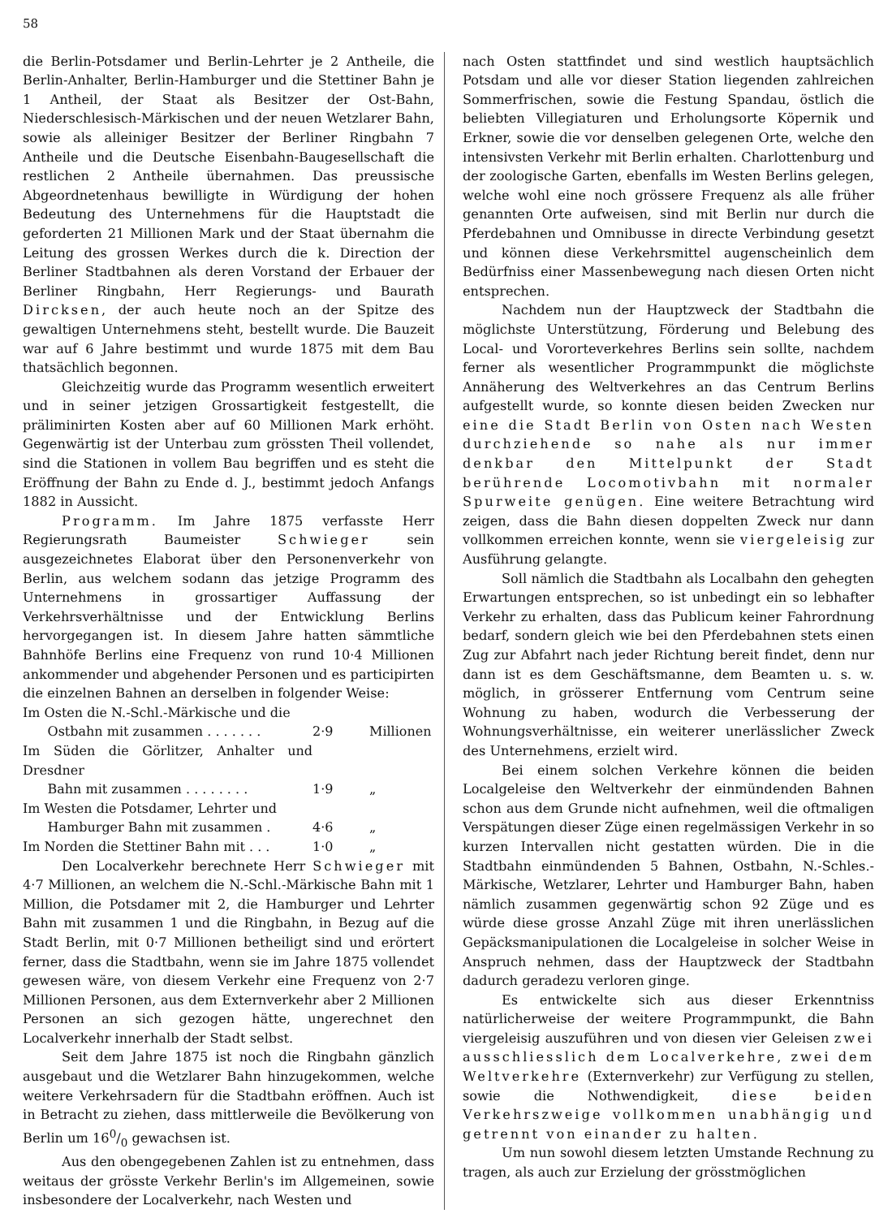58
die Berlin-Potsdamer und Berlin-Lehrter je 2 Antheile, die Berlin-Anhalter, Berlin-Hamburger und die Stettiner Bahn je 1 Antheil, der Staat als Besitzer der Ost-Bahn, Niederschlesisch-Märkischen und der neuen Wetzlarer Bahn, sowie als alleiniger Besitzer der Berliner Ringbahn 7 Antheile und die Deutsche Eisenbahn-Baugesellschaft die restlichen 2 Antheile übernahmen. Das preussische Abgeordnetenhaus bewilligte in Würdigung der hohen Bedeutung des Unternehmens für die Hauptstadt die geforderten 21 Millionen Mark und der Staat übernahm die Leitung des grossen Werkes durch die k. Direction der Berliner Stadtbahnen als deren Vorstand der Erbauer der Berliner Ringbahn, Herr Regierungs- und Baurath Dircksen, der auch heute noch an der Spitze des gewaltigen Unternehmens steht, bestellt wurde. Die Bauzeit war auf 6 Jahre bestimmt und wurde 1875 mit dem Bau thatsächlich begonnen.
Gleichzeitig wurde das Programm wesentlich erweitert und in seiner jetzigen Grossartigkeit festgestellt, die präliminirten Kosten aber auf 60 Millionen Mark erhöht. Gegenwärtig ist der Unterbau zum grössten Theil vollendet, sind die Stationen in vollem Bau begriffen und es steht die Eröffnung der Bahn zu Ende d. J., bestimmt jedoch Anfangs 1882 in Aussicht.
Programm. Im Jahre 1875 verfasste Herr Regierungsrath Baumeister Schwieger sein ausgezeichnetes Elaborat über den Personenverkehr von Berlin, aus welchem sodann das jetzige Programm des Unternehmens in grossartiger Auffassung der Verkehrsverhältnisse und der Entwicklung Berlins hervorgegangen ist. In diesem Jahre hatten sämmtliche Bahnhöfe Berlins eine Frequenz von rund 10·4 Millionen ankommender und abgehender Personen und es participirten die einzelnen Bahnen an derselben in folgender Weise:
| Im Osten die N.-Schl.-Märkische und die Ostbahn mit zusammen . . . . . . . | 2·9 | Millionen |
| Im Süden die Görlitzer, Anhalter und Dresdner Bahn mit zusammen . . . . . . . . | 1·9 | „ |
| Im Westen die Potsdamer, Lehrter und Hamburger Bahn mit zusammen . | 4·6 | „ |
| Im Norden die Stettiner Bahn mit . . . | 1·0 | „ |
Den Localverkehr berechnete Herr Schwieger mit 4·7 Millionen, an welchem die N.-Schl.-Märkische Bahn mit 1 Million, die Potsdamer mit 2, die Hamburger und Lehrter Bahn mit zusammen 1 und die Ringbahn, in Bezug auf die Stadt Berlin, mit 0·7 Millionen betheiligt sind und erörtert ferner, dass die Stadtbahn, wenn sie im Jahre 1875 vollendet gewesen wäre, von diesem Verkehr eine Frequenz von 2·7 Millionen Personen, aus dem Externverkehr aber 2 Millionen Personen an sich gezogen hätte, ungerechnet den Localverkehr innerhalb der Stadt selbst.
Seit dem Jahre 1875 ist noch die Ringbahn gänzlich ausgebaut und die Wetzlarer Bahn hinzugekommen, welche weitere Verkehrsadern für die Stadtbahn eröffnen. Auch ist in Betracht zu ziehen, dass mittlerweile die Bevölkerung von Berlin um 160/0 gewachsen ist.
Aus den obengegebenen Zahlen ist zu entnehmen, dass weitaus der grösste Verkehr Berlin's im Allgemeinen, sowie insbesondere der Localverkehr, nach Westen und
nach Osten stattfindet und sind westlich hauptsächlich Potsdam und alle vor dieser Station liegenden zahlreichen Sommerfrischen, sowie die Festung Spandau, östlich die beliebten Villegiaturen und Erholungsorte Köpernik und Erkner, sowie die vor denselben gelegenen Orte, welche den intensivsten Verkehr mit Berlin erhalten. Charlottenburg und der zoologische Garten, ebenfalls im Westen Berlins gelegen, welche wohl eine noch grössere Frequenz als alle früher genannten Orte aufweisen, sind mit Berlin nur durch die Pferdebahnen und Omnibusse in directe Verbindung gesetzt und können diese Verkehrsmittel augenscheinlich dem Bedürfniss einer Massenbewegung nach diesen Orten nicht entsprechen.
Nachdem nun der Hauptzweck der Stadtbahn die möglichste Unterstützung, Förderung und Belebung des Local- und Vororteverkehres Berlins sein sollte, nachdem ferner als wesentlicher Programmpunkt die möglichste Annäherung des Weltverkehres an das Centrum Berlins aufgestellt wurde, so konnte diesen beiden Zwecken nur eine die Stadt Berlin von Osten nach Westen durchziehende so nahe als nur immer denkbar den Mittelpunkt der Stadt berührende Locomotivbahn mit normaler Spurweite genügen. Eine weitere Betrachtung wird zeigen, dass die Bahn diesen doppelten Zweck nur dann vollkommen erreichen konnte, wenn sie viergeleisig zur Ausführung gelangte.
Soll nämlich die Stadtbahn als Localbahn den gehegten Erwartungen entsprechen, so ist unbedingt ein so lebhafter Verkehr zu erhalten, dass das Publicum keiner Fahrordnung bedarf, sondern gleich wie bei den Pferdebahnen stets einen Zug zur Abfahrt nach jeder Richtung bereit findet, denn nur dann ist es dem Geschäftsmanne, dem Beamten u. s. w. möglich, in grösserer Entfernung vom Centrum seine Wohnung zu haben, wodurch die Verbesserung der Wohnungsverhältnisse, ein weiterer unerlässlicher Zweck des Unternehmens, erzielt wird.
Bei einem solchen Verkehre können die beiden Localgeleise den Weltverkehr der einmündenden Bahnen schon aus dem Grunde nicht aufnehmen, weil die oftmaligen Verspätungen dieser Züge einen regelmässigen Verkehr in so kurzen Intervallen nicht gestatten würden. Die in die Stadtbahn einmündenden 5 Bahnen, Ostbahn, N.-Schles.-Märkische, Wetzlarer, Lehrter und Hamburger Bahn, haben nämlich zusammen gegenwärtig schon 92 Züge und es würde diese grosse Anzahl Züge mit ihren unerlässlichen Gepäcksmanipulationen die Localgeleise in solcher Weise in Anspruch nehmen, dass der Hauptzweck der Stadtbahn dadurch geradezu verloren ginge.
Es entwickelte sich aus dieser Erkenntniss natürlicherweise der weitere Programmpunkt, die Bahn viergeleisig auszuführen und von diesen vier Geleisen zwei ausschliesslich dem Localverkehre, zwei dem Weltverkehre (Externverkehr) zur Verfügung zu stellen, sowie die Nothwendigkeit, diese beiden Verkehrszweige vollkommen unabhängig und getrennt von einander zu halten.
Um nun sowohl diesem letzten Umstande Rechnung zu tragen, als auch zur Erzielung der grösstmöglichen